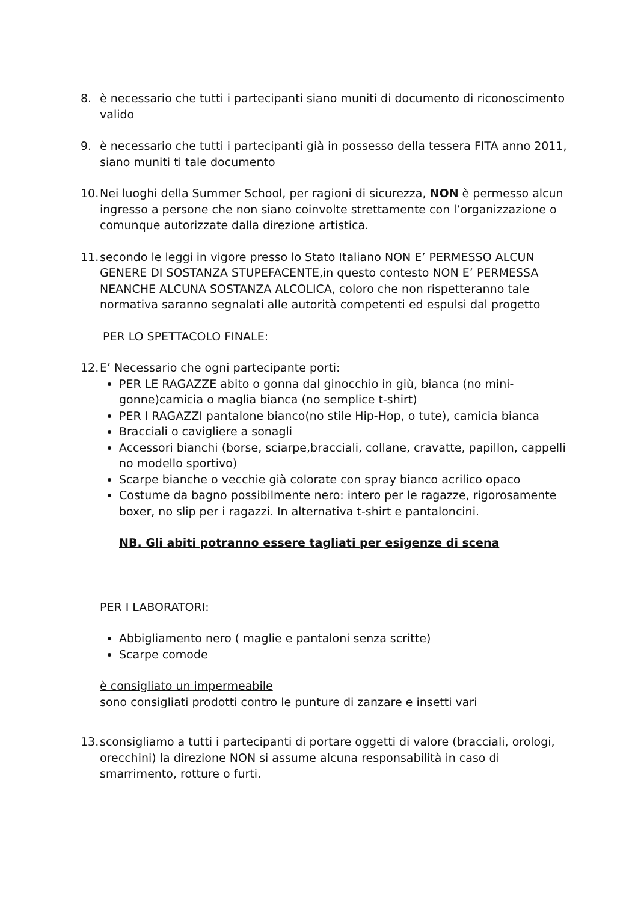8. è necessario che tutti i partecipanti siano muniti di documento di riconoscimento valido
9. è necessario che tutti i partecipanti già in possesso della tessera FITA anno 2011, siano muniti ti tale documento
10.
Nei luoghi della Summer School, per ragioni di sicurezza, NON è permesso alcun ingresso a persone che non siano coinvolte strettamente con l’organizzazione o comunque autorizzate dalla direzione artistica.
11.
secondo le leggi in vigore presso lo Stato Italiano NON E’ PERMESSO ALCUN GENERE DI SOSTANZA STUPEFACENTE,in questo contesto NON E’ PERMESSA NEANCHE ALCUNA SOSTANZA ALCOLICA, coloro che non rispetteranno tale normativa saranno segnalati alle autorità competenti ed espulsi dal progetto
PER LO SPETTACOLO FINALE:
12.
E’ Necessario che ogni partecipante porti:
PER LE RAGAZZE abito o gonna dal ginocchio in giù, bianca (no mini-gonne)camicia o maglia bianca (no semplice t-shirt)
PER I RAGAZZI pantalone bianco(no stile Hip-Hop, o tute), camicia bianca
Bracciali o cavigliere a sonagli
Accessori bianchi (borse, sciarpe,bracciali, collane, cravatte, papillon, cappelli no modello sportivo)
Scarpe bianche o vecchie già colorate con spray bianco acrilico opaco
Costume da bagno possibilmente nero: intero per le ragazze, rigorosamente boxer, no slip per i ragazzi. In alternativa t-shirt e pantaloncini.
NB. Gli abiti potranno essere tagliati per esigenze di scena
PER I LABORATORI:
Abbigliamento nero ( maglie e pantaloni senza scritte)
Scarpe comode
è consigliato un impermeabile
sono consigliati prodotti contro le punture di zanzare e insetti vari
13.
sconsigliamo a tutti i partecipanti di portare oggetti di valore (bracciali, orologi, orecchini) la direzione NON si assume alcuna responsabilità in caso di smarrimento, rotture o furti.